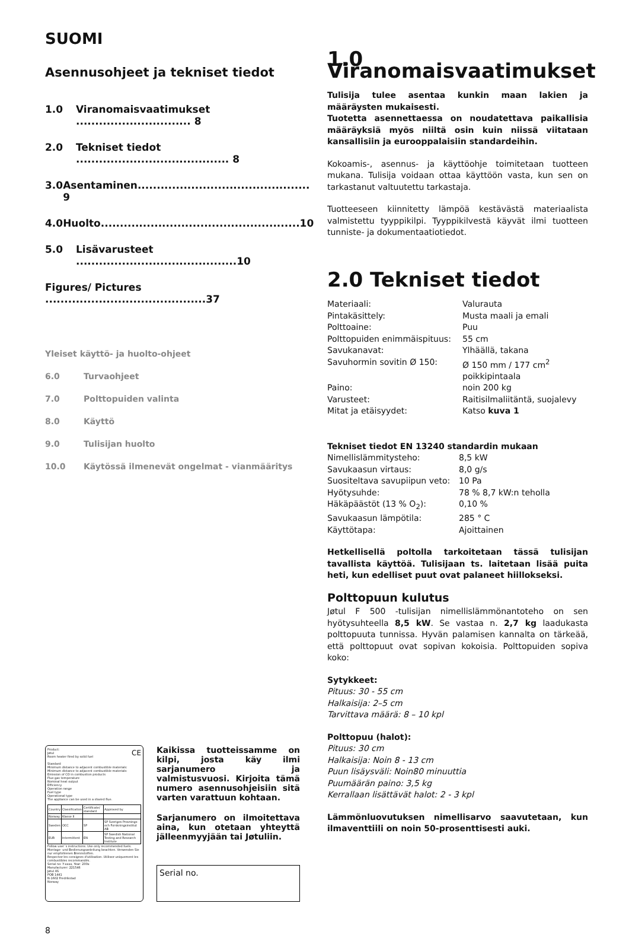SUOMI
Asennusohjeet ja tekniset tiedot
1.0 Viranomaisvaatimukset .............................. 8
2.0 Tekniset tiedot ........................................ 8
3.0 Asentaminen............................................. 9
4.0 Huolto....................................................10
5.0 Lisävarusteet ..........................................10
Figures/ Pictures ..........................................37
Yleiset käyttö- ja huolto-ohjeet
6.0 Turvaohjeet
7.0 Polttopuiden valinta
8.0 Käyttö
9.0 Tulisijan huolto
10.0 Käytössä ilmenevät ongelmat - vianmääritys
Product:
Jøtul CE
Room heater fired by solid fuel
Standard
Minimum distance to adjacent combustible materials:
Minimum distance to adjacent combustible materials:
Emission of CO in combustion products
Flue gas temperature
Nominal heat output
Efficiency
Operation range
Fuel type
Operational type
The appliance can be used in a shared flue.
| Country | Classification | Certificate/ standard | Approved by |
| Norway | Klasse II | | |
| Sweden | OCC | SP | SP Sveriges Provnings- och Forskningsinstitut AB |
| EUR | Intermittent | EN | SP Swedish National Testing and Research Institute |
Follow user´s instructions. Use only recommended fuels.
Montage- und Bedienungsanleitung beachten. Verwenden Sie nur empfohlenen Brennstoffen.
Respectez les consignes d'utilisation. Utilisez uniquement les combustibles recommandés.
Serial no: Y-xxxx, Year: 200x
Manufacturer: 221546
Jøtul AS
POB 1441
N-1602 Fredrikstad
Norway
Kaikissa tuotteissamme on kilpi, josta käy ilmi sarjanumero ja valmistusvuosi. Kirjoita tämä numero asennusohjeisiin sitä varten varattuun kohtaan.
Sarjanumero on ilmoitettava aina, kun otetaan yhteyttä jälleenmyyjään tai Jøtuliin.
Serial no.
8
1.0 Viranomaisvaatimukset
Tulisija tulee asentaa kunkin maan lakien ja määräysten mukaisesti.
Tuotetta asennettaessa on noudatettava paikallisia määräyksiä myös niiltä osin kuin niissä viitataan kansallisiin ja eurooppalaisiin standardeihin.
Kokoamis-, asennus- ja käyttöohje toimitetaan tuotteen mukana. Tulisija voidaan ottaa käyttöön vasta, kun sen on tarkastanut valtuutettu tarkastaja.
Tuotteeseen kiinnitetty lämpöä kestävästä materiaalista valmistettu tyyppikilpi. Tyyppikilvestä käyvät ilmi tuotteen tunniste- ja dokumentaatiotiedot.
2.0 Tekniset tiedot
| Materiaali: | Valurauta |
| Pintakäsittely: | Musta maali ja emali |
| Polttoaine: | Puu |
| Polttopuiden enimmäispituus: | 55 cm |
| Savukanavat: | Ylhäällä, takana |
| Savuhormin sovitin Ø 150: | Ø 150 mm / 177 cm<sup>2</sup> poikkipintaala |
| Paino: | noin 200 kg |
| Varusteet: | Raitisilmaliitäntä, suojalevy |
| Mitat ja etäisyydet: | Katso kuva 1 |
Tekniset tiedot EN 13240 standardin mukaan
| Nimellislämmitysteho: | 8,5 kW |
| Savukaasun virtaus: | 8,0 g/s |
| Suositeltava savupiipun veto: | 10 Pa |
| Hyötysuhde: | 78 % 8,7 kW:n teholla |
| Häkäpäästöt (13 % O<sub>2</sub>): | 0,10 % |
| Savukaasun lämpötila: | 285 ° C |
| Käyttötapa: | Ajoittainen |
Hetkellisellä poltolla tarkoitetaan tässä tulisijan tavallista käyttöä. Tulisijaan ts. laitetaan lisää puita heti, kun edelliset puut ovat palaneet hiillokseksi.
Polttopuun kulutus
Jøtul F 500 -tulisijan nimellislämmönantoteho on sen hyötysuhteella 8,5 kW. Se vastaa n. 2,7 kg laadukasta polttopuuta tunnissa. Hyvän palamisen kannalta on tärkeää, että polttopuut ovat sopivan kokoisia. Polttopuiden sopiva koko:
Sytykkeet:
Pituus: 30 - 55 cm
Halkaisija: 2–5 cm
Tarvittava määrä: 8 – 10 kpl
Polttopuu (halot):
Pituus: 30 cm
Halkaisija: Noin 8 - 13 cm
Puun lisäysväli: Noin80 minuuttia
Puumäärän paino: 3,5 kg
Kerrallaan lisättävät halot: 2 - 3 kpl
Lämmönluovutuksen nimellisarvo saavutetaan, kun ilmaventtiili on noin 50-prosenttisesti auki.